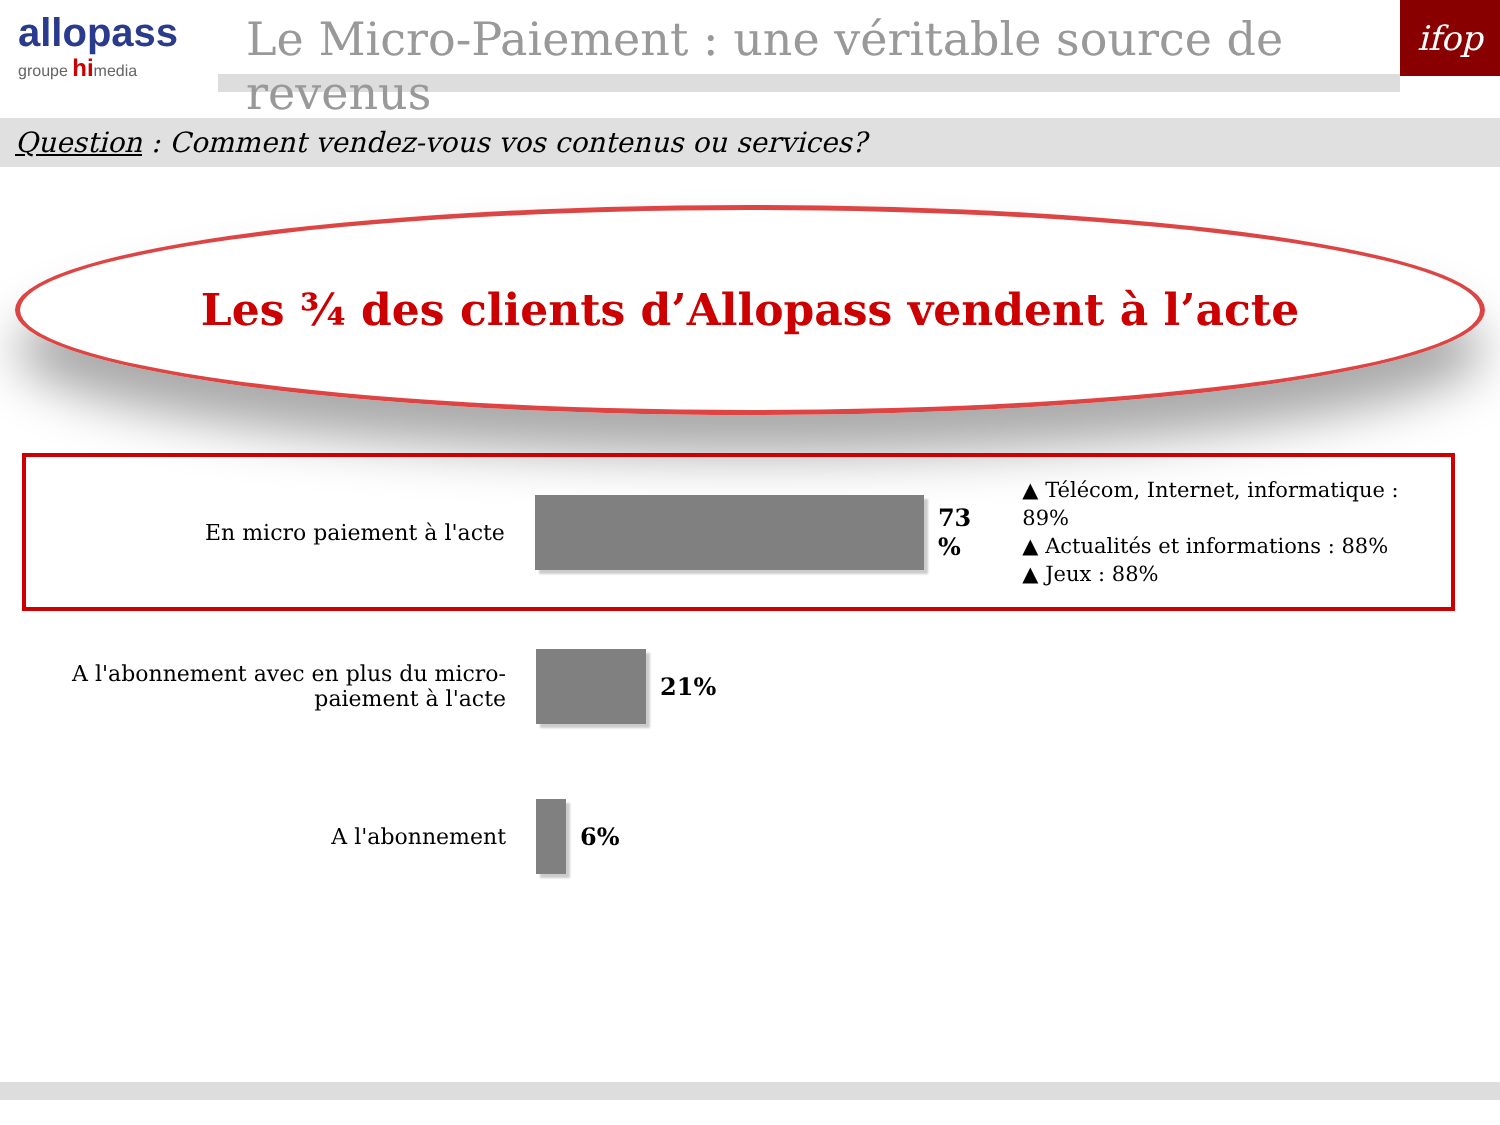allopass
groupe hi media
Le Micro-Paiement : une véritable source de revenus
ifop
Question : Comment vendez-vous vos contenus ou services?
Les ¾ des clients d’Allopass vendent à l’acte
En micro paiement à l'acte 73 %
▲ Télécom, Internet, informatique : 89%
▲ Actualités et informations : 88%
▲ Jeux : 88%
A l'abonnement avec en plus du micro-paiement à l'acte
21%
A l'abonnement 6%